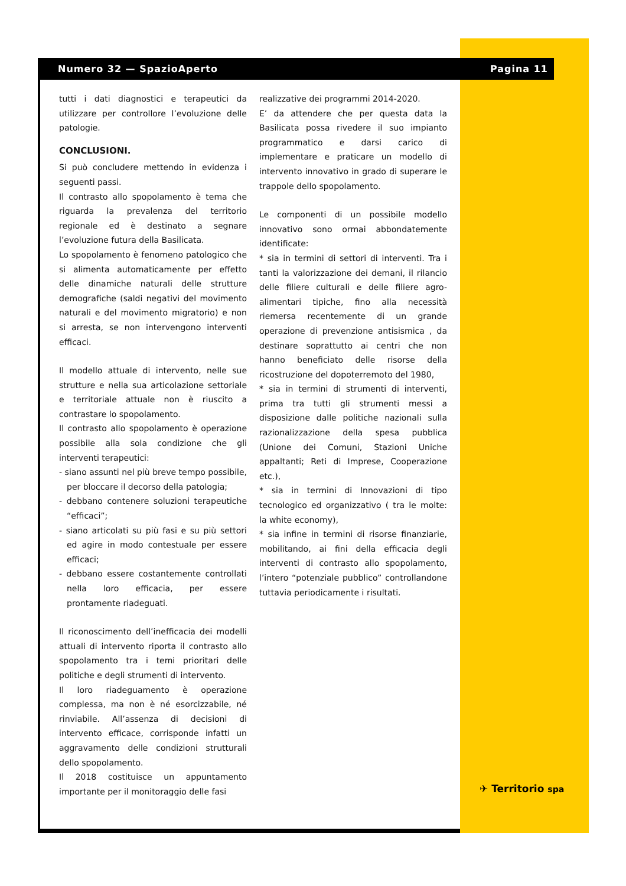Numero 32 — SpazioAperto Pagina 11
tutti i dati diagnostici e terapeutici da utilizzare per controllore l’evoluzione delle patologie.
CONCLUSIONI.
Si può concludere mettendo in evidenza i seguenti passi.
Il contrasto allo spopolamento è tema che riguarda la prevalenza del territorio regionale ed è destinato a segnare l’evoluzione futura della Basilicata.
Lo spopolamento è fenomeno patologico che si alimenta automaticamente per effetto delle dinamiche naturali delle strutture demografiche (saldi negativi del movimento naturali e del movimento migratorio) e non si arresta, se non intervengono interventi efficaci.
Il modello attuale di intervento, nelle sue strutture e nella sua articolazione settoriale e territoriale attuale non è riuscito a contrastare lo spopolamento.
Il contrasto allo spopolamento è operazione possibile alla sola condizione che gli interventi terapeutici:
- siano assunti nel più breve tempo possibile, per bloccare il decorso della patologia;
- debbano contenere soluzioni terapeutiche “efficaci”;
- siano articolati su più fasi e su più settori ed agire in modo contestuale per essere efficaci;
- debbano essere costantemente controllati nella loro efficacia, per essere prontamente riadeguati.
Il riconoscimento dell’inefficacia dei modelli attuali di intervento riporta il contrasto allo spopolamento tra i temi prioritari delle politiche e degli strumenti di intervento.
Il loro riadeguamento è operazione complessa, ma non è né esorcizzabile, né rinviabile. All’assenza di decisioni di intervento efficace, corrisponde infatti un aggravamento delle condizioni strutturali dello spopolamento.
Il 2018 costituisce un appuntamento importante per il monitoraggio delle fasi
realizzative dei programmi 2014-2020.
E’ da attendere che per questa data la Basilicata possa rivedere il suo impianto programmatico e darsi carico di implementare e praticare un modello di intervento innovativo in grado di superare le trappole dello spopolamento.
Le componenti di un possibile modello innovativo sono ormai abbondatemente identificate:
* sia in termini di settori di interventi. Tra i tanti la valorizzazione dei demani, il rilancio delle filiere culturali e delle filiere agro-alimentari tipiche, fino alla necessità riemersa recentemente di un grande operazione di prevenzione antisismica , da destinare soprattutto ai centri che non hanno beneficiato delle risorse della ricostruzione del dopoterremoto del 1980,
* sia in termini di strumenti di interventi, prima tra tutti gli strumenti messi a disposizione dalle politiche nazionali sulla razionalizzazione della spesa pubblica (Unione dei Comuni, Stazioni Uniche appaltanti; Reti di Imprese, Cooperazione etc.),
* sia in termini di Innovazioni di tipo tecnologico ed organizzativo ( tra le molte: la white economy),
* sia infine in termini di risorse finanziarie, mobilitando, ai fini della efficacia degli interventi di contrasto allo spopolamento, l’intero “potenziale pubblico” controllandone tuttavia periodicamente i risultati.
✈ Territorio spa